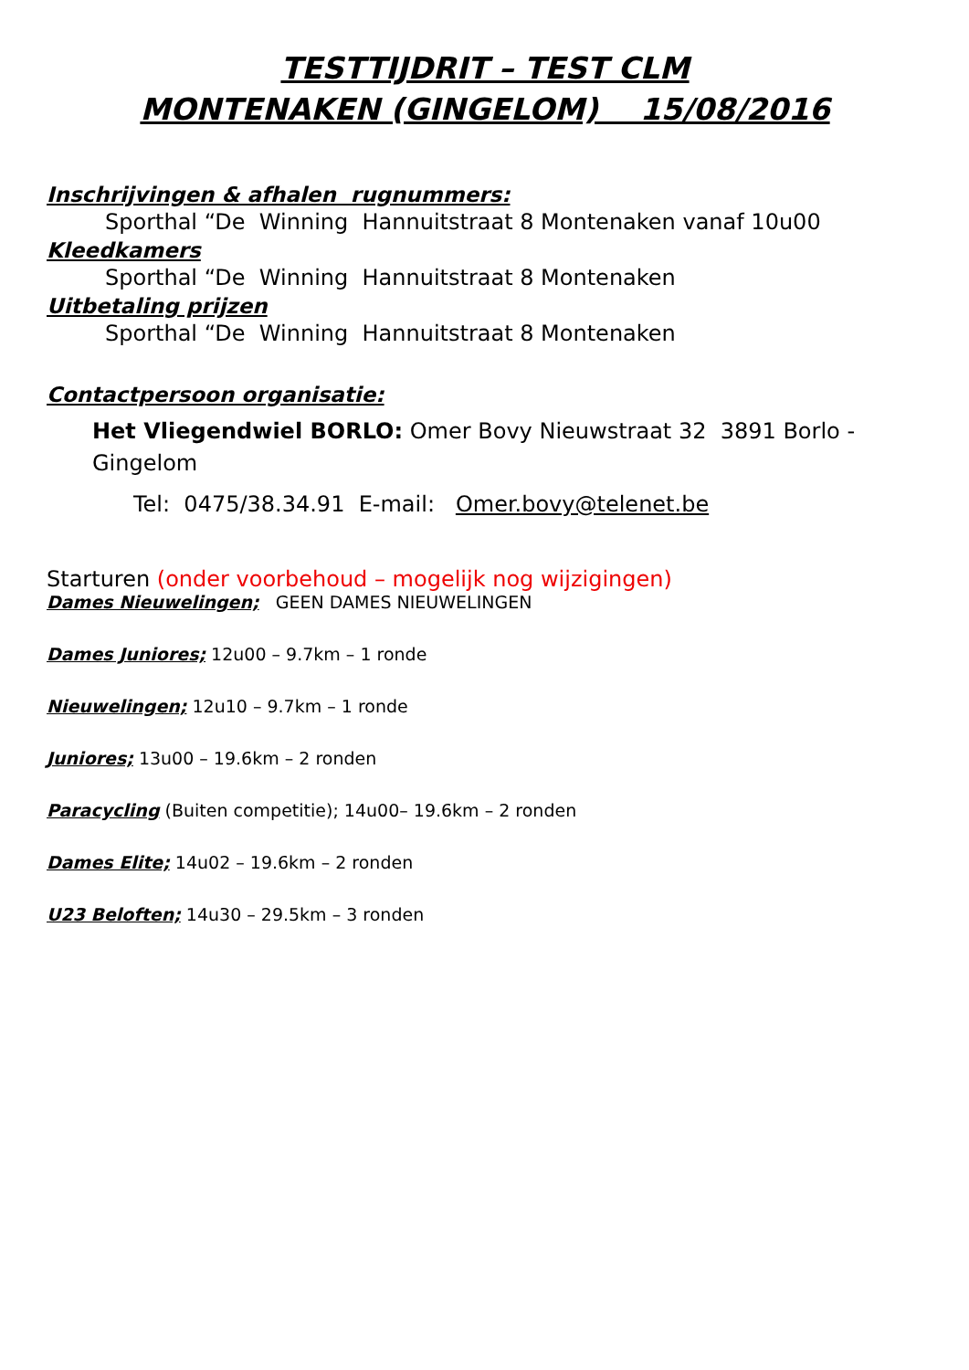TESTTIJDRIT – TEST CLM
MONTENAKEN (GINGELOM) 15/08/2016
Inschrijvingen & afhalen rugnummers:
Sporthal “De Winning Hannuitstraat 8 Montenaken vanaf 10u00
Kleedkamers
Sporthal “De Winning Hannuitstraat 8 Montenaken
Uitbetaling prijzen
Sporthal “De Winning Hannuitstraat 8 Montenaken
Contactpersoon organisatie:
Het Vliegendwiel BORLO: Omer Bovy Nieuwstraat 32 3891 Borlo - Gingelom
Tel: 0475/38.34.91 E-mail: Omer.bovy@telenet.be
Starturen (onder voorbehoud – mogelijk nog wijzigingen)
Dames Nieuwelingen; GEEN DAMES NIEUWELINGEN
Dames Juniores; 12u00 – 9.7km – 1 ronde
Nieuwelingen; 12u10 – 9.7km – 1 ronde
Juniores; 13u00 – 19.6km – 2 ronden
Paracycling (Buiten competitie); 14u00– 19.6km – 2 ronden
Dames Elite; 14u02 – 19.6km – 2 ronden
U23 Beloften; 14u30 – 29.5km – 3 ronden